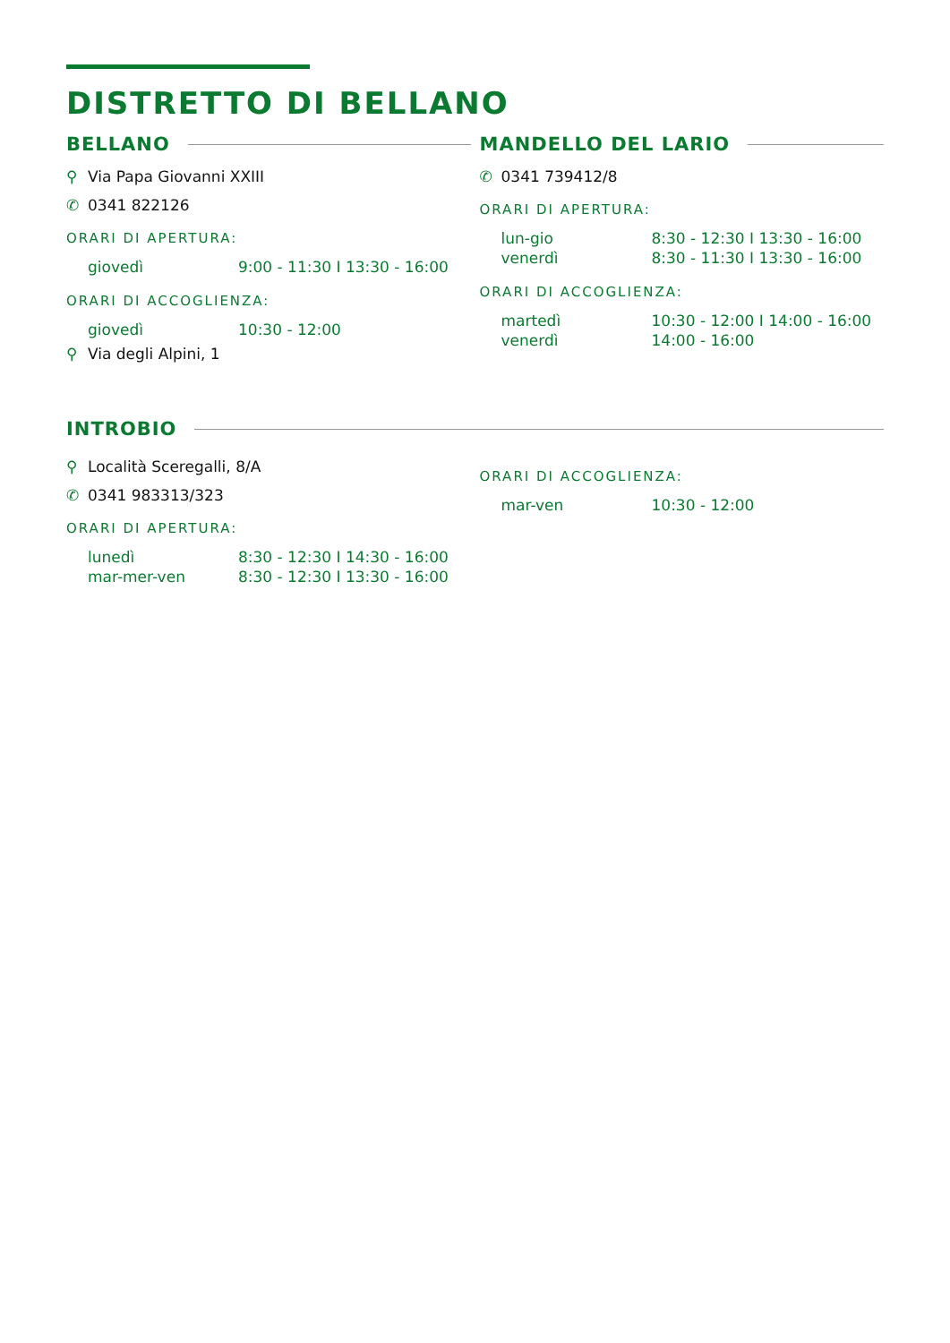DISTRETTO DI BELLANO
BELLANO
⚲ Via Papa Giovanni XXIII
✆ 0341 822126
ORARI DI APERTURA:
giovedì 9:00 - 11:30 I 13:30 - 16:00
ORARI DI ACCOGLIENZA:
giovedì 10:30 - 12:00
⚲ Via degli Alpini, 1
MANDELLO DEL LARIO
✆ 0341 739412/8
ORARI DI APERTURA:
lun-gio
venerdì
8:30 - 12:30 I 13:30 - 16:00
8:30 - 11:30 I 13:30 - 16:00
ORARI DI ACCOGLIENZA:
martedì
venerdì
10:30 - 12:00 I 14:00 - 16:00
14:00 - 16:00
INTROBIO
⚲ Località Sceregalli, 8/A
✆ 0341 983313/323
ORARI DI APERTURA:
lunedì
mar-mer-ven
8:30 - 12:30 I 14:30 - 16:00
8:30 - 12:30 I 13:30 - 16:00
ORARI DI ACCOGLIENZA:
mar-ven 10:30 - 12:00